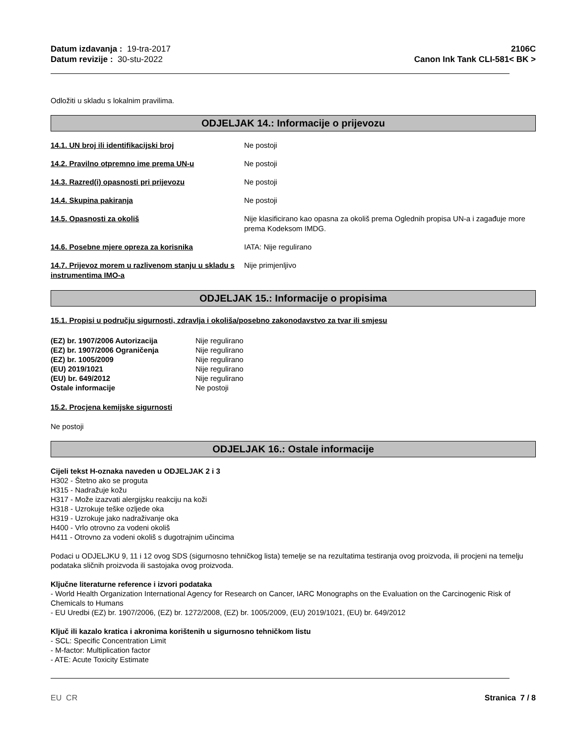Datum izdavanja : 19-tra-2017
Datum revizije : 30-stu-2022
2106C
Canon Ink Tank CLI-581< BK >
Odložiti u skladu s lokalnim pravilima.
ODJELJAK 14.: Informacije o prijevozu
14.1. UN broj ili identifikacijski broj Ne postoji
14.2. Pravilno otpremno ime prema UN-u Ne postoji
14.3. Razred(i) opasnosti pri prijevozu Ne postoji
14.4. Skupina pakiranja Ne postoji
14.5. Opasnosti za okoliš Nije klasificirano kao opasna za okoliš prema Oglednih propisa UN-a i zagađuje more prema Kodeksom IMDG.
14.6. Posebne mjere opreza za korisnika IATA: Nije regulirano
14.7. Prijevoz morem u razlivenom stanju u skladu s instrumentima IMO-a
Nije primjenljivo
ODJELJAK 15.: Informacije o propisima
15.1. Propisi u području sigurnosti, zdravlja i okoliša/posebno zakonodavstvo za tvar ili smjesu
| (EZ) br. 1907/2006 Autorizacija | Nije regulirano |
| (EZ) br. 1907/2006 Ograničenja | Nije regulirano |
| (EZ) br. 1005/2009 | Nije regulirano |
| (EU) 2019/1021 | Nije regulirano |
| (EU) br. 649/2012 | Nije regulirano |
| Ostale informacije | Ne postoji |
15.2. Procjena kemijske sigurnosti
Ne postoji
ODJELJAK 16.: Ostale informacije
Cijeli tekst H-oznaka naveden u ODJELJAK 2 i 3
H302 - Štetno ako se proguta
H315 - Nadražuje kožu
H317 - Može izazvati alergijsku reakciju na koži
H318 - Uzrokuje teške ozljede oka
H319 - Uzrokuje jako nadraživanje oka
H400 - Vrlo otrovno za vodeni okoliš
H411 - Otrovno za vodeni okoliš s dugotrajnim učincima
Podaci u ODJELJKU 9, 11 i 12 ovog SDS (sigurnosno tehničkog lista) temelje se na rezultatima testiranja ovog proizvoda, ili procjeni na temelju podataka sličnih proizvoda ili sastojaka ovog proizvoda.
Ključne literaturne reference i izvori podataka
- World Health Organization International Agency for Research on Cancer, IARC Monographs on the Evaluation on the Carcinogenic Risk of Chemicals to Humans
- EU Uredbi (EZ) br. 1907/2006, (EZ) br. 1272/2008, (EZ) br. 1005/2009, (EU) 2019/1021, (EU) br. 649/2012
Ključ ili kazalo kratica i akronima korištenih u sigurnosno tehničkom listu
- SCL: Specific Concentration Limit
- M-factor: Multiplication factor
- ATE: Acute Toxicity Estimate
EU CR Stranica 7 / 8